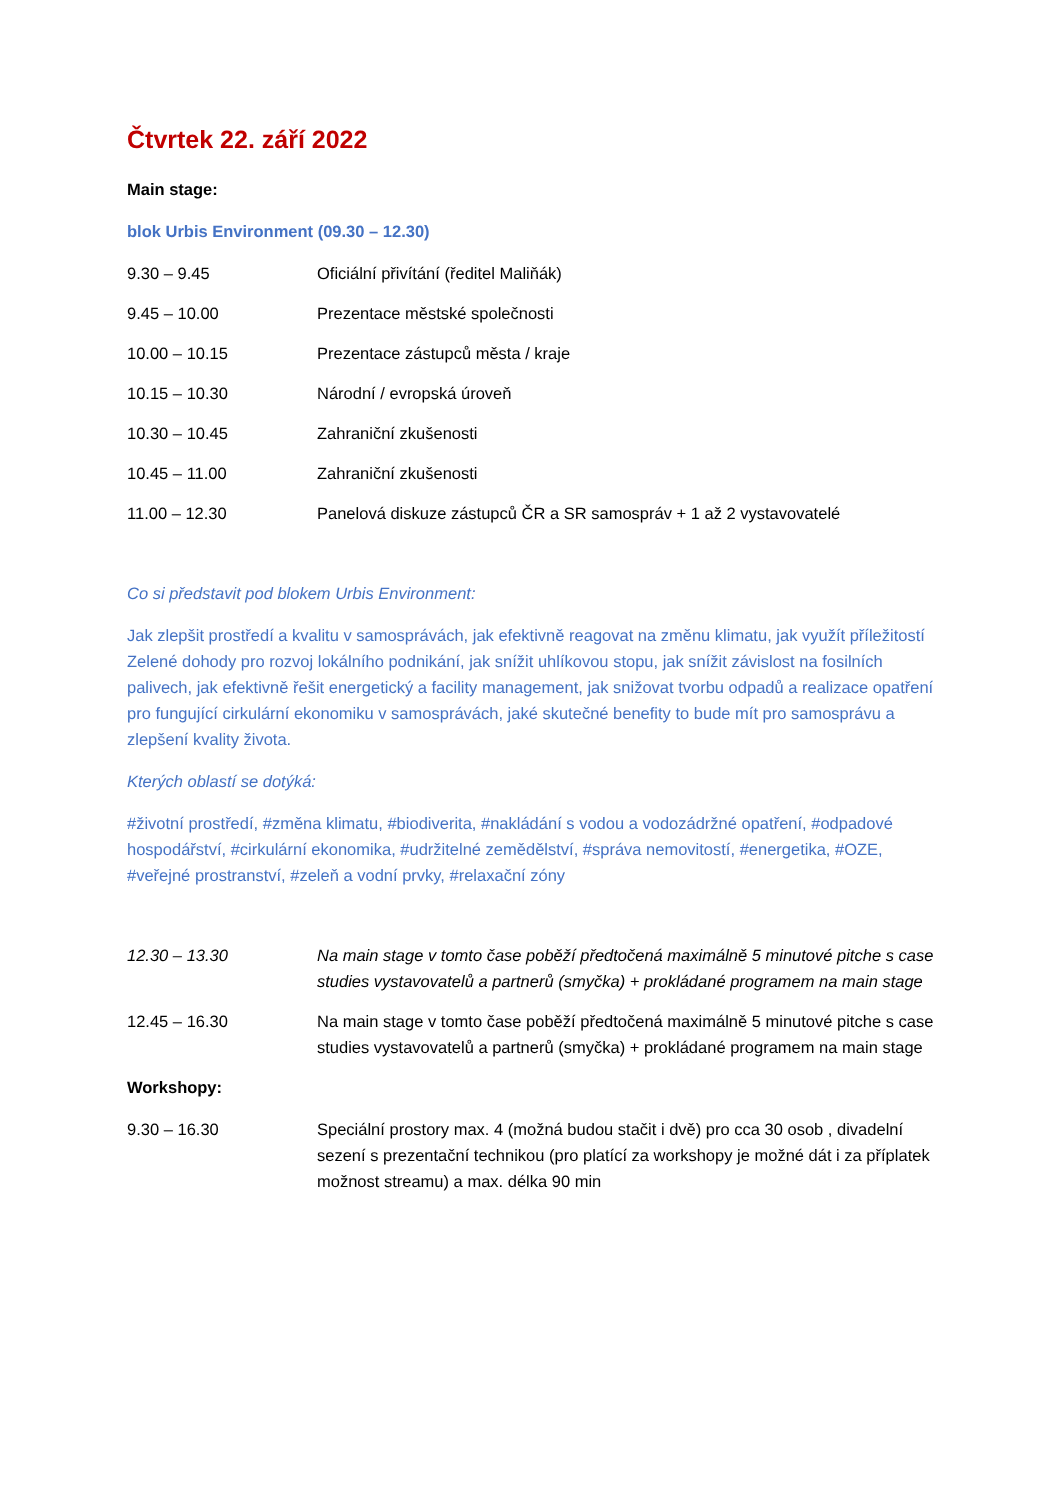Čtvrtek 22. září 2022
Main stage:
blok Urbis Environment (09.30 – 12.30)
9.30 – 9.45 Oficiální přivítání (ředitel Maliňák)
9.45 – 10.00 Prezentace městské společnosti
10.00 – 10.15 Prezentace zástupců města / kraje
10.15 – 10.30 Národní / evropská úroveň
10.30 – 10.45 Zahraniční zkušenosti
10.45 – 11.00 Zahraniční zkušenosti
11.00 – 12.30 Panelová diskuze zástupců ČR a SR samospráv + 1 až 2 vystavovatelé
Co si představit pod blokem Urbis Environment:
Jak zlepšit prostředí a kvalitu v samosprávách, jak efektivně reagovat na změnu klimatu, jak využít příležitostí Zelené dohody pro rozvoj lokálního podnikání, jak snížit uhlíkovou stopu, jak snížit závislost na fosilních palivech, jak efektivně řešit energetický a facility management, jak snižovat tvorbu odpadů a realizace opatření pro fungující cirkulární ekonomiku v samosprávách, jaké skutečné benefity to bude mít pro samosprávu a zlepšení kvality života.
Kterých oblastí se dotýká:
#životní prostředí, #změna klimatu, #biodiverita, #nakládání s vodou a vodozádržné opatření, #odpadové hospodářství, #cirkulární ekonomika, #udržitelné zemědělství, #správa nemovitostí, #energetika, #OZE, #veřejné prostranství, #zeleň a vodní prvky, #relaxační zóny
12.30 – 13.30 Na main stage v tomto čase poběží předtočená maximálně 5 minutové pitche s case studies vystavovatelů a partnerů (smyčka) + prokládané programem na main stage
12.45 – 16.30 Na main stage v tomto čase poběží předtočená maximálně 5 minutové pitche s case studies vystavovatelů a partnerů (smyčka) + prokládané programem na main stage
Workshopy:
9.30 – 16.30 Speciální prostory max. 4 (možná budou stačit i dvě) pro cca 30 osob , divadelní sezení s prezentační technikou (pro platící za workshopy je možné dát i za příplatek možnost streamu) a max. délka 90 min